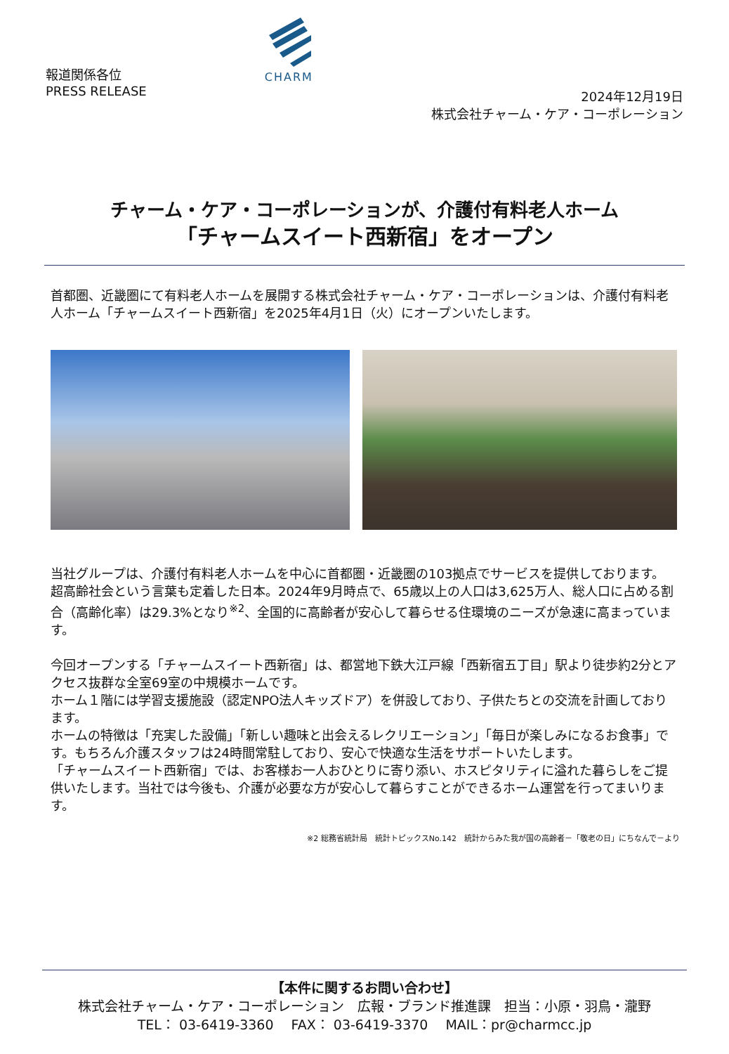報道関係各位
PRESS RELEASE
CHARM
2024年12月19日
株式会社チャーム・ケア・コーポレーション
チャーム・ケア・コーポレーションが、介護付有料老人ホーム
「チャームスイート西新宿」をオープン
首都圏、近畿圏にて有料老人ホームを展開する株式会社チャーム・ケア・コーポレーションは、介護付有料老人ホーム「チャームスイート西新宿」を2025年4月1日（火）にオープンいたします。
当社グループは、介護付有料老人ホームを中心に首都圏・近畿圏の103拠点でサービスを提供しております。
超高齢社会という言葉も定着した日本。2024年9月時点で、65歳以上の人口は3,625万人、総人口に占める割合（高齢化率）は29.3%となり<sup>※2</sup>、全国的に高齢者が安心して暮らせる住環境のニーズが急速に高まっています。
今回オープンする「チャームスイート西新宿」は、都営地下鉄大江戸線「西新宿五丁目」駅より徒歩約2分とアクセス抜群な全室69室の中規模ホームです。
ホーム１階には学習支援施設（認定NPO法人キッズドア）を併設しており、子供たちとの交流を計画しております。
ホームの特徴は「充実した設備」「新しい趣味と出会えるレクリエーション」「毎日が楽しみになるお食事」です。もちろん介護スタッフは24時間常駐しており、安心で快適な生活をサポートいたします。
「チャームスイート西新宿」では、お客様お一人おひとりに寄り添い、ホスピタリティに溢れた暮らしをご提供いたします。当社では今後も、介護が必要な方が安心して暮らすことができるホーム運営を行ってまいります。
※2 総務省統計局　統計トピックスNo.142　統計からみた我が国の高齢者－「敬老の日」にちなんで－より
【本件に関するお問い合わせ】
株式会社チャーム・ケア・コーポレーション　広報・ブランド推進課　担当：小原・羽鳥・瀧野
TEL： 03-6419-3360　 FAX： 03-6419-3370　 MAIL：pr@charmcc.jp